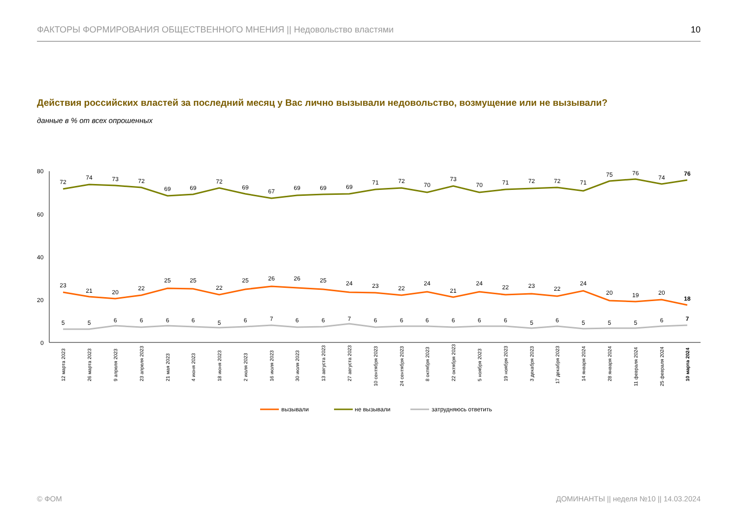ФАКТОРЫ ФОРМИРОВАНИЯ ОБЩЕСТВЕННОГО МНЕНИЯ || Недовольство властями 10
Действия российских властей за последний месяц у Вас лично вызывали недовольство, возмущение или не вызывали?
данные в % от всех опрошенных
80
60
40
20
0
72
74
73
72
69
69
72
69
67
69
69
69
71
72
70
73
70
71
72
72
71
75
76
74
76
23
21
20
22
25
25
22
25
26
26
25
24
23
22
24
21
24
22
23
22
24
20
19
20
18
5
5
6
6
6
6
5
6
7
6
6
7
6
6
6
6
6
6
5
6
5
5
5
6
7
12 марта 2023
26 марта 2023
9 апреля 2023
23 апреля 2023
21 мая 2023
4 июня 2023
18 июня 2023
2 июля 2023
16 июля 2023
30 июля 2023
13 августа 2023
27 августа 2023
10 сентября 2023
24 сентября 2023
8 октября 2023
22 октября 2023
5 ноября 2023
19 ноября 2023
3 декабря 2023
17 декабря 2023
14 января 2024
28 января 2024
11 февраля 2024
25 февраля 2024
10 марта 2024
вызывали
не вызывали
затрудняюсь ответить
© ФОМ
ДОМИНАНТЫ || неделя №10 || 14.03.2024